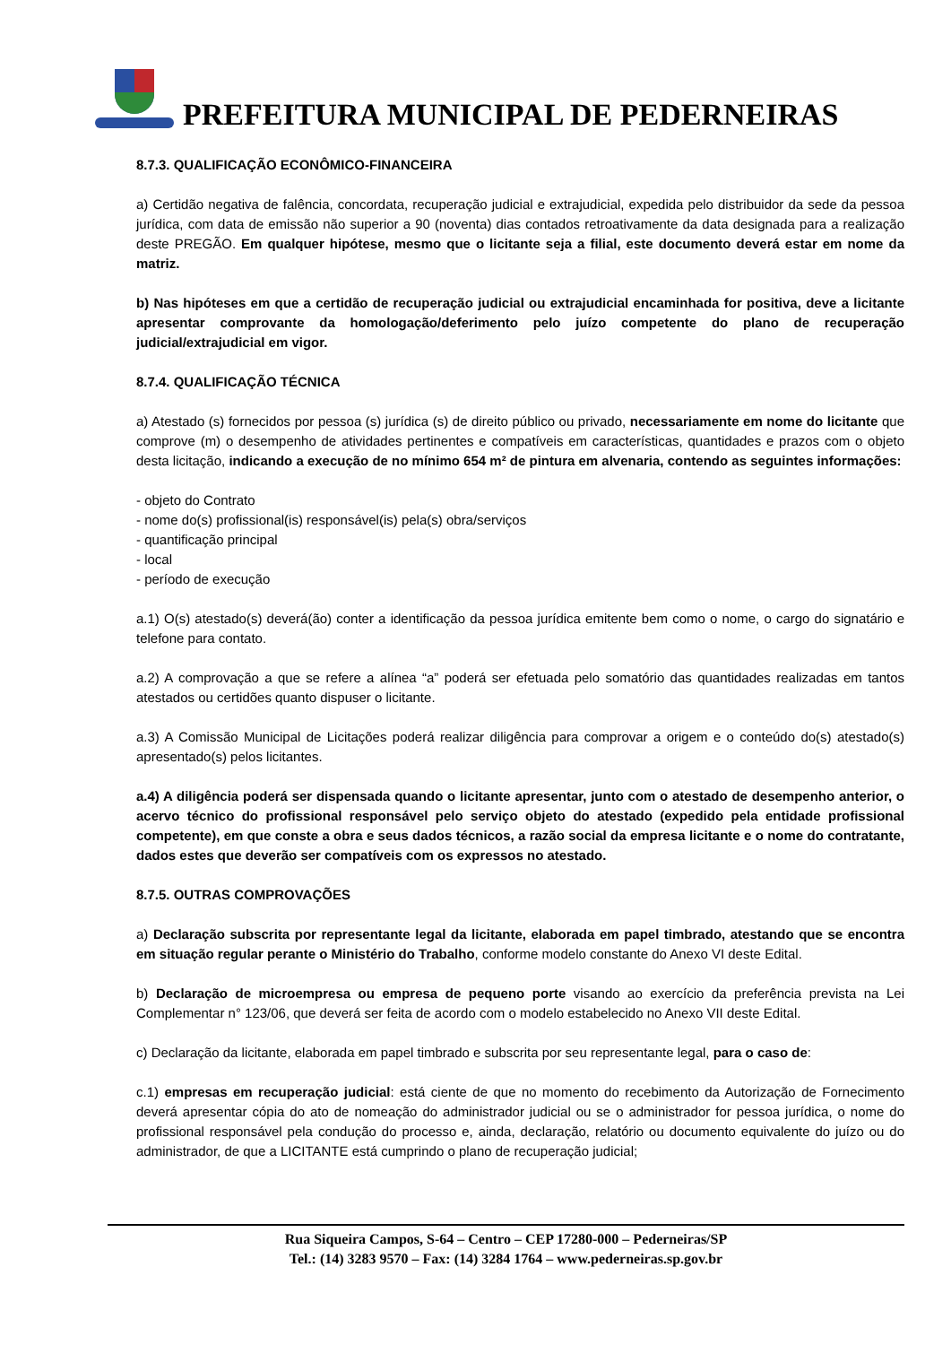PREFEITURA MUNICIPAL DE PEDERNEIRAS
8.7.3. QUALIFICAÇÃO ECONÔMICO-FINANCEIRA
a) Certidão negativa de falência, concordata, recuperação judicial e extrajudicial, expedida pelo distribuidor da sede da pessoa jurídica, com data de emissão não superior a 90 (noventa) dias contados retroativamente da data designada para a realização deste PREGÃO. Em qualquer hipótese, mesmo que o licitante seja a filial, este documento deverá estar em nome da matriz.
b) Nas hipóteses em que a certidão de recuperação judicial ou extrajudicial encaminhada for positiva, deve a licitante apresentar comprovante da homologação/deferimento pelo juízo competente do plano de recuperação judicial/extrajudicial em vigor.
8.7.4. QUALIFICAÇÃO TÉCNICA
a) Atestado (s) fornecidos por pessoa (s) jurídica (s) de direito público ou privado, necessariamente em nome do licitante que comprove (m) o desempenho de atividades pertinentes e compatíveis em características, quantidades e prazos com o objeto desta licitação, indicando a execução de no mínimo 654 m² de pintura em alvenaria, contendo as seguintes informações:
- objeto do Contrato
- nome do(s) profissional(is) responsável(is) pela(s) obra/serviços
- quantificação principal
- local
- período de execução
a.1) O(s) atestado(s) deverá(ão) conter a identificação da pessoa jurídica emitente bem como o nome, o cargo do signatário e telefone para contato.
a.2) A comprovação a que se refere a alínea “a” poderá ser efetuada pelo somatório das quantidades realizadas em tantos atestados ou certidões quanto dispuser o licitante.
a.3) A Comissão Municipal de Licitações poderá realizar diligência para comprovar a origem e o conteúdo do(s) atestado(s) apresentado(s) pelos licitantes.
a.4) A diligência poderá ser dispensada quando o licitante apresentar, junto com o atestado de desempenho anterior, o acervo técnico do profissional responsável pelo serviço objeto do atestado (expedido pela entidade profissional competente), em que conste a obra e seus dados técnicos, a razão social da empresa licitante e o nome do contratante, dados estes que deverão ser compatíveis com os expressos no atestado.
8.7.5. OUTRAS COMPROVAÇÕES
a) Declaração subscrita por representante legal da licitante, elaborada em papel timbrado, atestando que se encontra em situação regular perante o Ministério do Trabalho, conforme modelo constante do Anexo VI deste Edital.
b) Declaração de microempresa ou empresa de pequeno porte visando ao exercício da preferência prevista na Lei Complementar n° 123/06, que deverá ser feita de acordo com o modelo estabelecido no Anexo VII deste Edital.
c) Declaração da licitante, elaborada em papel timbrado e subscrita por seu representante legal, para o caso de:
c.1) empresas em recuperação judicial: está ciente de que no momento do recebimento da Autorização de Fornecimento deverá apresentar cópia do ato de nomeação do administrador judicial ou se o administrador for pessoa jurídica, o nome do profissional responsável pela condução do processo e, ainda, declaração, relatório ou documento equivalente do juízo ou do administrador, de que a LICITANTE está cumprindo o plano de recuperação judicial;
Rua Siqueira Campos, S-64 – Centro – CEP 17280-000 – Pederneiras/SP
Tel.: (14) 3283 9570 – Fax: (14) 3284 1764 – www.pederneiras.sp.gov.br